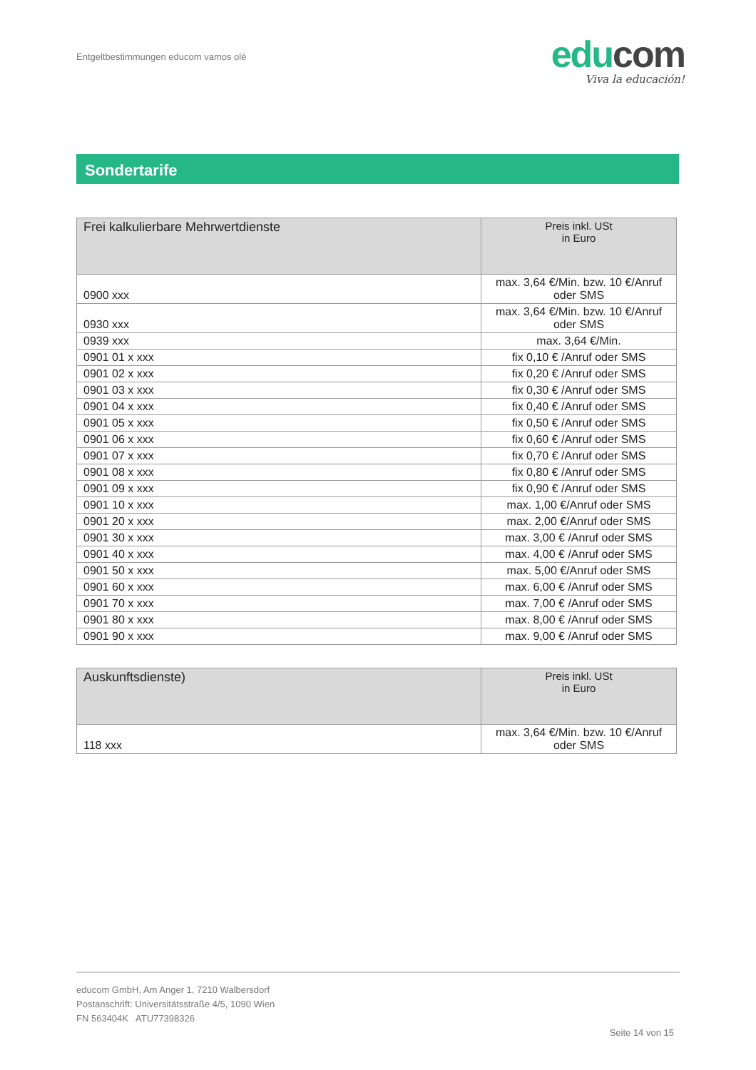Entgeltbestimmungen educom vamos olé
edu com
Viva la educación!
Sondertarife
| Frei kalkulierbare Mehrwertdienste | Preis inkl. USt in Euro |
| --- | --- |
| 0900 xxx | max. 3,64 €/Min. bzw. 10 €/Anruf oder SMS |
| 0930 xxx | max. 3,64 €/Min. bzw. 10 €/Anruf oder SMS |
| 0939 xxx | max. 3,64 €/Min. |
| 0901 01 x xxx | fix 0,10 € /Anruf oder SMS |
| 0901 02 x xxx | fix 0,20 € /Anruf oder SMS |
| 0901 03 x xxx | fix 0,30 € /Anruf oder SMS |
| 0901 04 x xxx | fix 0,40 € /Anruf oder SMS |
| 0901 05 x xxx | fix 0,50 € /Anruf oder SMS |
| 0901 06 x xxx | fix 0,60 € /Anruf oder SMS |
| 0901 07 x xxx | fix 0,70 € /Anruf oder SMS |
| 0901 08 x xxx | fix 0,80 € /Anruf oder SMS |
| 0901 09 x xxx | fix 0,90 € /Anruf oder SMS |
| 0901 10 x xxx | max. 1,00 €/Anruf oder SMS |
| 0901 20 x xxx | max. 2,00 €/Anruf oder SMS |
| 0901 30 x xxx | max. 3,00 € /Anruf oder SMS |
| 0901 40 x xxx | max. 4,00 € /Anruf oder SMS |
| 0901 50 x xxx | max. 5,00 €/Anruf oder SMS |
| 0901 60 x xxx | max. 6,00 € /Anruf oder SMS |
| 0901 70 x xxx | max. 7,00 € /Anruf oder SMS |
| 0901 80 x xxx | max. 8,00 € /Anruf oder SMS |
| 0901 90 x xxx | max. 9,00 € /Anruf oder SMS |
| Auskunftsdienste) | Preis inkl. USt in Euro |
| --- | --- |
| 118 xxx | max. 3,64 €/Min. bzw. 10 €/Anruf oder SMS |
educom GmbH, Am Anger 1, 7210 Walbersdorf
Postanschrift: Universitätsstraße 4/5, 1090 Wien
FN 563404K ATU77398326
Seite 14 von 15